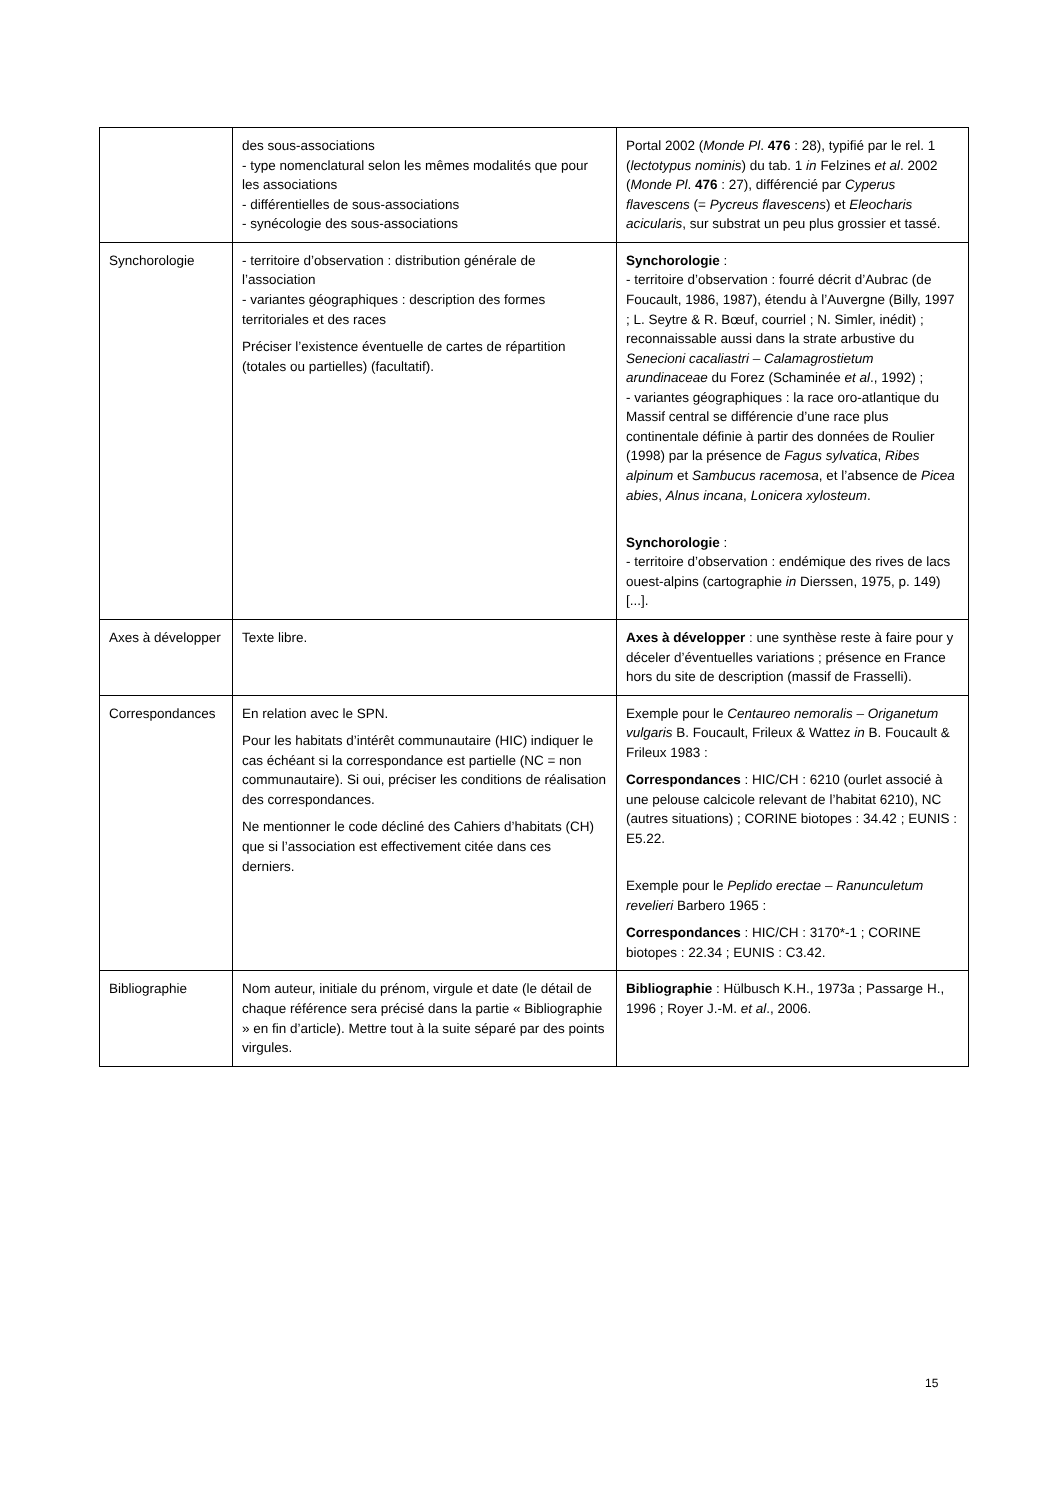| | des sous-associations - type nomenclatural selon les mêmes modalités que pour les associations - différentielles de sous-associations - synécologie des sous-associations | Portal 2002 ( Monde Pl . 476 : 28), typifié par le rel. 1 ( lectotypus nominis ) du tab. 1 in Felzines et al . 2002 ( Monde Pl . 476 : 27), différencié par Cyperus flavescens (= Pycreus flavescens ) et Eleocharis acicularis , sur substrat un peu plus grossier et tassé. |
| Synchorologie | - territoire d’observation : distribution générale de l’association - variantes géographiques : description des formes territoriales et des races Préciser l’existence éventuelle de cartes de répartition (totales ou partielles) (facultatif). | Synchorologie : - territoire d’observation : fourré décrit d’Aubrac (de Foucault, 1986, 1987), étendu à l’Auvergne (Billy, 1997 ; L. Seytre & R. Bœuf, courriel ; N. Simler, inédit) ; reconnaissable aussi dans la strate arbustive du Senecioni cacaliastri – Calamagrostietum arundinaceae du Forez (Schaminée et al ., 1992) ; - variantes géographiques : la race oro-atlantique du Massif central se différencie d’une race plus continentale définie à partir des données de Roulier (1998) par la présence de Fagus sylvatica , Ribes alpinum et Sambucus racemosa , et l’absence de Picea abies , Alnus incana , Lonicera xylosteum . Synchorologie : - territoire d’observation : endémique des rives de lacs ouest-alpins (cartographie in Dierssen, 1975, p. 149) [...]. |
| Axes à développer | Texte libre. | Axes à développer : une synthèse reste à faire pour y déceler d’éventuelles variations ; présence en France hors du site de description (massif de Frasselli). |
| Correspondances | En relation avec le SPN. Pour les habitats d’intérêt communautaire (HIC) indiquer le cas échéant si la correspondance est partielle (NC = non communautaire). Si oui, préciser les conditions de réalisation des correspondances. Ne mentionner le code décliné des Cahiers d’habitats (CH) que si l’association est effectivement citée dans ces derniers. | Exemple pour le Centaureo nemoralis – Origanetum vulgaris B. Foucault, Frileux & Wattez in B. Foucault & Frileux 1983 : Correspondances : HIC/CH : 6210 (ourlet associé à une pelouse calcicole relevant de l’habitat 6210), NC (autres situations) ; CORINE biotopes : 34.42 ; EUNIS : E5.22. Exemple pour le Peplido erectae – Ranunculetum revelieri Barbero 1965 : Correspondances : HIC/CH : 3170*-1 ; CORINE biotopes : 22.34 ; EUNIS : C3.42. |
| Bibliographie | Nom auteur, initiale du prénom, virgule et date (le détail de chaque référence sera précisé dans la partie « Bibliographie » en fin d’article). Mettre tout à la suite séparé par des points virgules. | Bibliographie : Hülbusch K.H., 1973a ; Passarge H., 1996 ; Royer J.-M. et al ., 2006. |
15